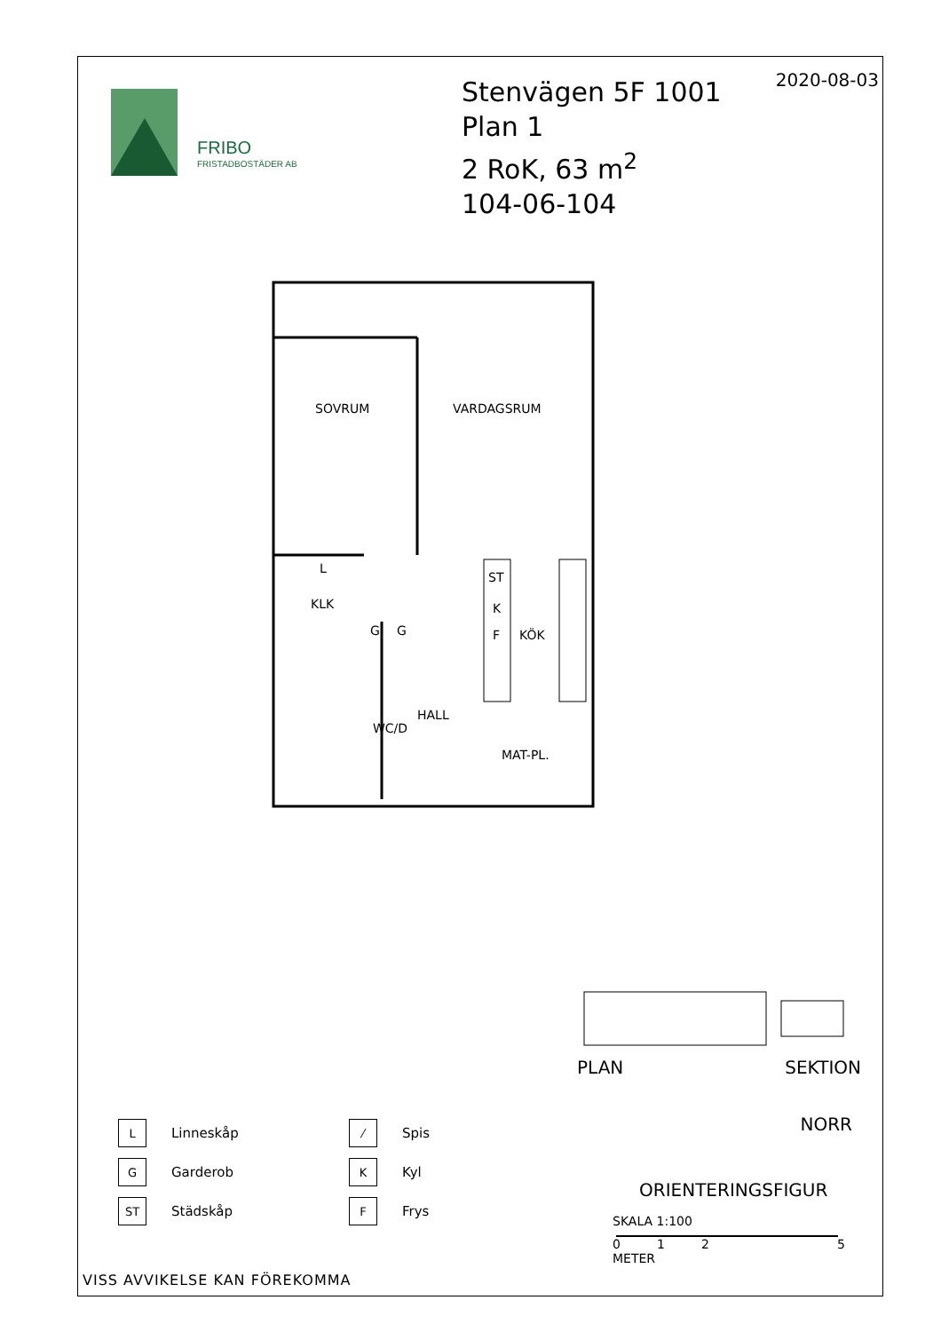FRIBO
FRISTADBOSTÄDER AB
Stenvägen 5F 1001
Plan 1
2 RoK, 63 m<sup>2</sup>
104-06-104
2020-08-03
SOVRUM
VARDAGSRUM
KLK
KÖK
HALL
WC/D
MAT-PL.
ST
K
F
G
G
L
PLAN SEKTION
NORR
ORIENTERINGSFIGUR
SKALA 1:100
0125
METER
L
Linneskåp
⁄
Spis
G
Garderob
K
Kyl
ST
Städskåp
F
Frys
VISS AVVIKELSE KAN FÖREKOMMA